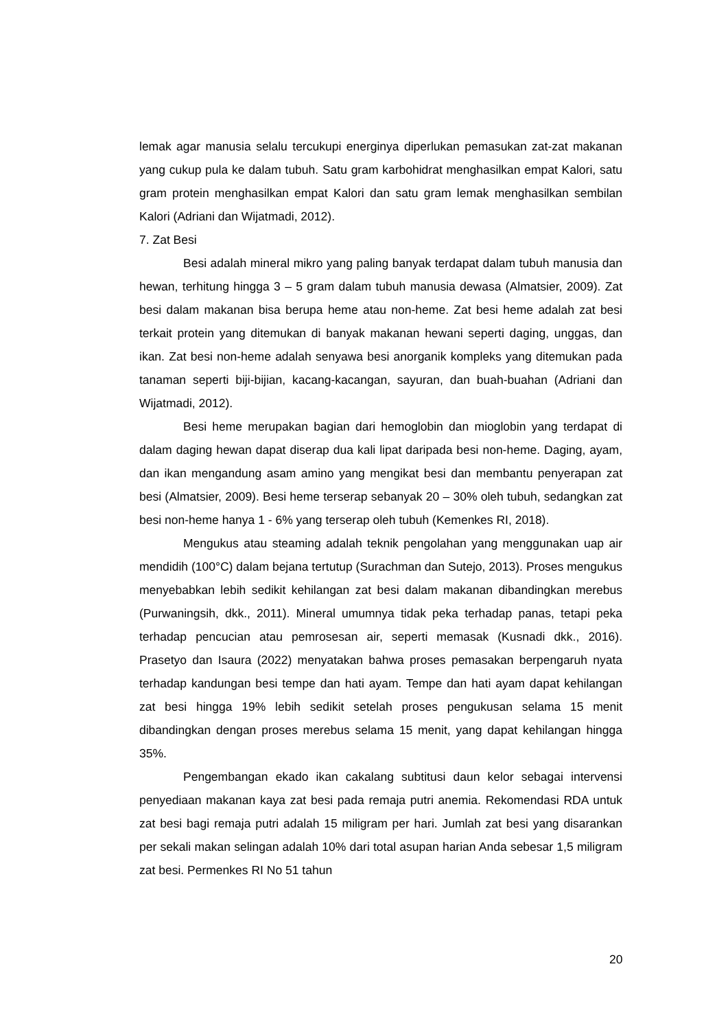lemak agar manusia selalu tercukupi energinya diperlukan pemasukan zat-zat makanan yang cukup pula ke dalam tubuh. Satu gram karbohidrat menghasilkan empat Kalori, satu gram protein menghasilkan empat Kalori dan satu gram lemak menghasilkan sembilan Kalori (Adriani dan Wijatmadi, 2012).
7. Zat Besi
Besi adalah mineral mikro yang paling banyak terdapat dalam tubuh manusia dan hewan, terhitung hingga 3 – 5 gram dalam tubuh manusia dewasa (Almatsier, 2009). Zat besi dalam makanan bisa berupa heme atau non-heme. Zat besi heme adalah zat besi terkait protein yang ditemukan di banyak makanan hewani seperti daging, unggas, dan ikan. Zat besi non-heme adalah senyawa besi anorganik kompleks yang ditemukan pada tanaman seperti biji-bijian, kacang-kacangan, sayuran, dan buah-buahan (Adriani dan Wijatmadi, 2012).
Besi heme merupakan bagian dari hemoglobin dan mioglobin yang terdapat di dalam daging hewan dapat diserap dua kali lipat daripada besi non-heme. Daging, ayam, dan ikan mengandung asam amino yang mengikat besi dan membantu penyerapan zat besi (Almatsier, 2009). Besi heme terserap sebanyak 20 – 30% oleh tubuh, sedangkan zat besi non-heme hanya 1 - 6% yang terserap oleh tubuh (Kemenkes RI, 2018).
Mengukus atau steaming adalah teknik pengolahan yang menggunakan uap air mendidih (100°C) dalam bejana tertutup (Surachman dan Sutejo, 2013). Proses mengukus menyebabkan lebih sedikit kehilangan zat besi dalam makanan dibandingkan merebus (Purwaningsih, dkk., 2011). Mineral umumnya tidak peka terhadap panas, tetapi peka terhadap pencucian atau pemrosesan air, seperti memasak (Kusnadi dkk., 2016). Prasetyo dan Isaura (2022) menyatakan bahwa proses pemasakan berpengaruh nyata terhadap kandungan besi tempe dan hati ayam. Tempe dan hati ayam dapat kehilangan zat besi hingga 19% lebih sedikit setelah proses pengukusan selama 15 menit dibandingkan dengan proses merebus selama 15 menit, yang dapat kehilangan hingga 35%.
Pengembangan ekado ikan cakalang subtitusi daun kelor sebagai intervensi penyediaan makanan kaya zat besi pada remaja putri anemia. Rekomendasi RDA untuk zat besi bagi remaja putri adalah 15 miligram per hari. Jumlah zat besi yang disarankan per sekali makan selingan adalah 10% dari total asupan harian Anda sebesar 1,5 miligram zat besi. Permenkes RI No 51 tahun
20